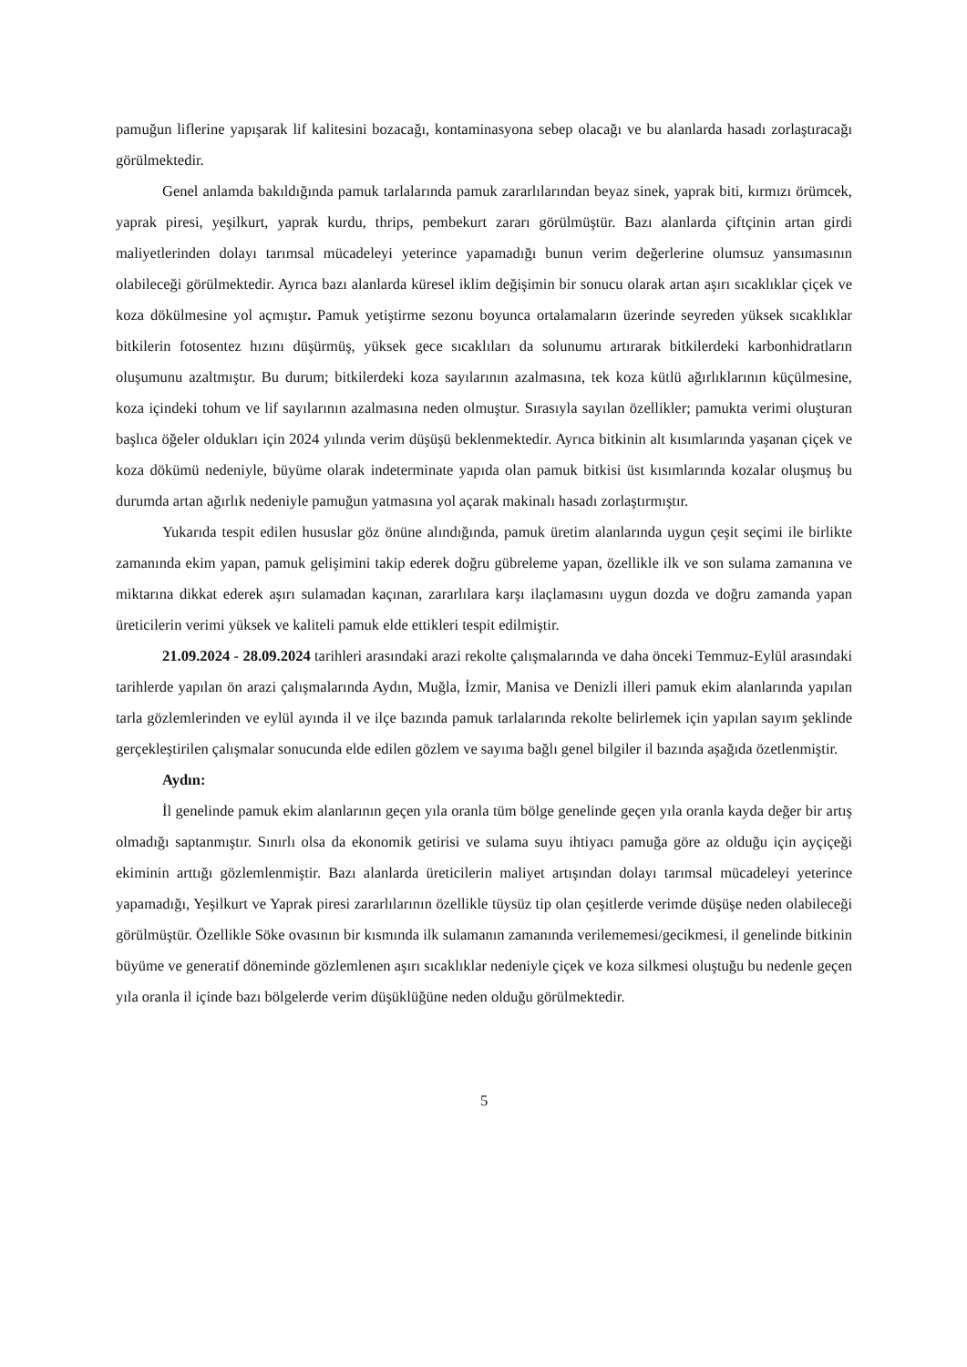pamuğun liflerine yapışarak lif kalitesini bozacağı, kontaminasyona sebep olacağı ve bu alanlarda hasadı zorlaştıracağı görülmektedir.
Genel anlamda bakıldığında pamuk tarlalarında pamuk zararlılarından beyaz sinek, yaprak biti, kırmızı örümcek, yaprak piresi, yeşilkurt, yaprak kurdu, thrips, pembekurt zararı görülmüştür. Bazı alanlarda çiftçinin artan girdi maliyetlerinden dolayı tarımsal mücadeleyi yeterince yapamadığı bunun verim değerlerine olumsuz yansımasının olabileceği görülmektedir. Ayrıca bazı alanlarda küresel iklim değişimin bir sonucu olarak artan aşırı sıcaklıklar çiçek ve koza dökülmesine yol açmıştır. Pamuk yetiştirme sezonu boyunca ortalamaların üzerinde seyreden yüksek sıcaklıklar bitkilerin fotosentez hızını düşürmüş, yüksek gece sıcaklıları da solunumu artırarak bitkilerdeki karbonhidratların oluşumunu azaltmıştır. Bu durum; bitkilerdeki koza sayılarının azalmasına, tek koza kütlü ağırlıklarının küçülmesine, koza içindeki tohum ve lif sayılarının azalmasına neden olmuştur. Sırasıyla sayılan özellikler; pamukta verimi oluşturan başlıca öğeler oldukları için 2024 yılında verim düşüşü beklenmektedir. Ayrıca bitkinin alt kısımlarında yaşanan çiçek ve koza dökümü nedeniyle, büyüme olarak indeterminate yapıda olan pamuk bitkisi üst kısımlarında kozalar oluşmuş bu durumda artan ağırlık nedeniyle pamuğun yatmasına yol açarak makinalı hasadı zorlaştırmıştır.
Yukarıda tespit edilen hususlar göz önüne alındığında, pamuk üretim alanlarında uygun çeşit seçimi ile birlikte zamanında ekim yapan, pamuk gelişimini takip ederek doğru gübreleme yapan, özellikle ilk ve son sulama zamanına ve miktarına dikkat ederek aşırı sulamadan kaçınan, zararlılara karşı ilaçlamasını uygun dozda ve doğru zamanda yapan üreticilerin verimi yüksek ve kaliteli pamuk elde ettikleri tespit edilmiştir.
21.09.2024 - 28.09.2024 tarihleri arasındaki arazi rekolte çalışmalarında ve daha önceki Temmuz-Eylül arasındaki tarihlerde yapılan ön arazi çalışmalarında Aydın, Muğla, İzmir, Manisa ve Denizli illeri pamuk ekim alanlarında yapılan tarla gözlemlerinden ve eylül ayında il ve ilçe bazında pamuk tarlalarında rekolte belirlemek için yapılan sayım şeklinde gerçekleştirilen çalışmalar sonucunda elde edilen gözlem ve sayıma bağlı genel bilgiler il bazında aşağıda özetlenmiştir.
Aydın:
İl genelinde pamuk ekim alanlarının geçen yıla oranla tüm bölge genelinde geçen yıla oranla kayda değer bir artış olmadığı saptanmıştır. Sınırlı olsa da ekonomik getirisi ve sulama suyu ihtiyacı pamuğa göre az olduğu için ayçiçeği ekiminin arttığı gözlemlenmiştir. Bazı alanlarda üreticilerin maliyet artışından dolayı tarımsal mücadeleyi yeterince yapamadığı, Yeşilkurt ve Yaprak piresi zararlılarının özellikle tüysüz tip olan çeşitlerde verimde düşüşe neden olabileceği görülmüştür. Özellikle Söke ovasının bir kısmında ilk sulamanın zamanında verilememesi/gecikmesi, il genelinde bitkinin büyüme ve generatif döneminde gözlemlenen aşırı sıcaklıklar nedeniyle çiçek ve koza silkmesi oluştuğu bu nedenle geçen yıla oranla il içinde bazı bölgelerde verim düşüklüğüne neden olduğu görülmektedir.
5